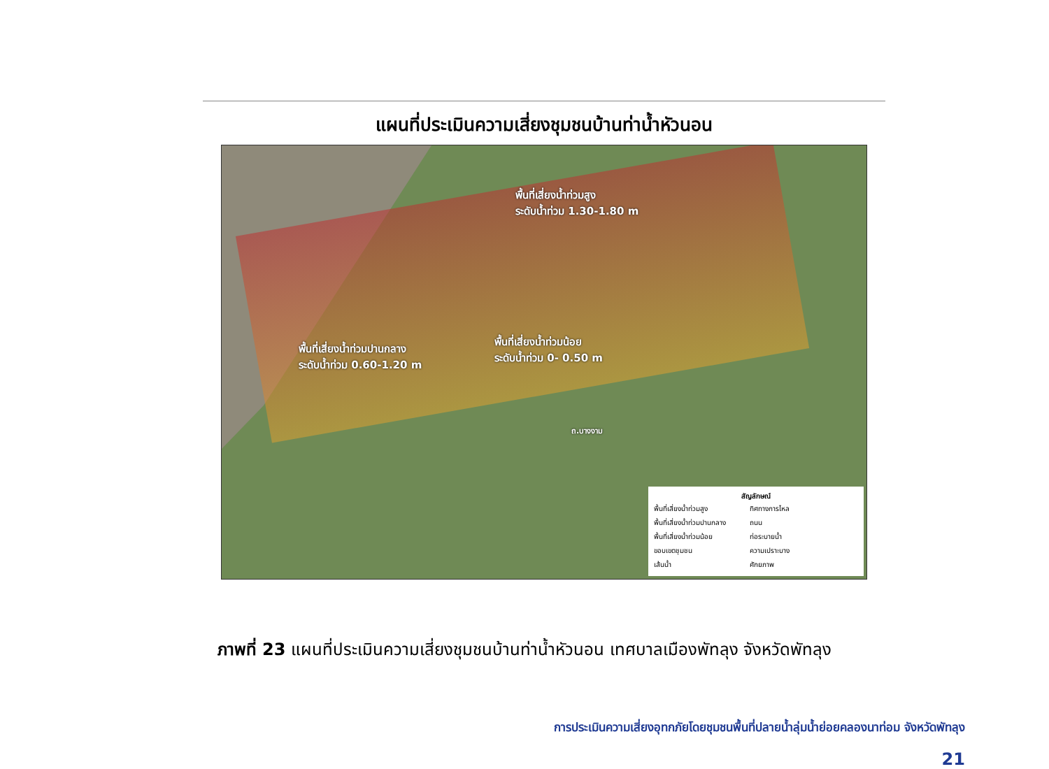แผนที่ประเมินความเสี่ยงชุมชนบ้านท่าน้ำหัวนอน
พื้นที่เสี่ยงน้ำท่วมสูง
ระดับน้ำท่วม 1.30-1.80 m
พื้นที่เสี่ยงน้ำท่วมปานกลาง
ระดับน้ำท่วม 0.60-1.20 m
พื้นที่เสี่ยงน้ำท่วมน้อย
ระดับน้ำท่วม 0- 0.50 m
ถ.บางงาม
สัญลักษณ์
พื้นที่เสี่ยงน้ำท่วมสูง ทิศทางการไหล พื้นที่เสี่ยงน้ำท่วมปานกลาง ถนน พื้นที่เสี่ยงน้ำท่วมน้อย ท่อระบายน้ำ ขอบเขตชุมชน ความเปราะบาง เส้นน้ำ ศักยภาพ
ภาพที่ 23 แผนที่ประเมินความเสี่ยงชุมชนบ้านท่าน้ำหัวนอน เทศบาลเมืองพัทลุง จังหวัดพัทลุง
การประเมินความเสี่ยงอุทกภัยโดยชุมชนพื้นที่ปลายน้ำลุ่มน้ำย่อยคลองนาท่อม จังหวัดพัทลุง
21